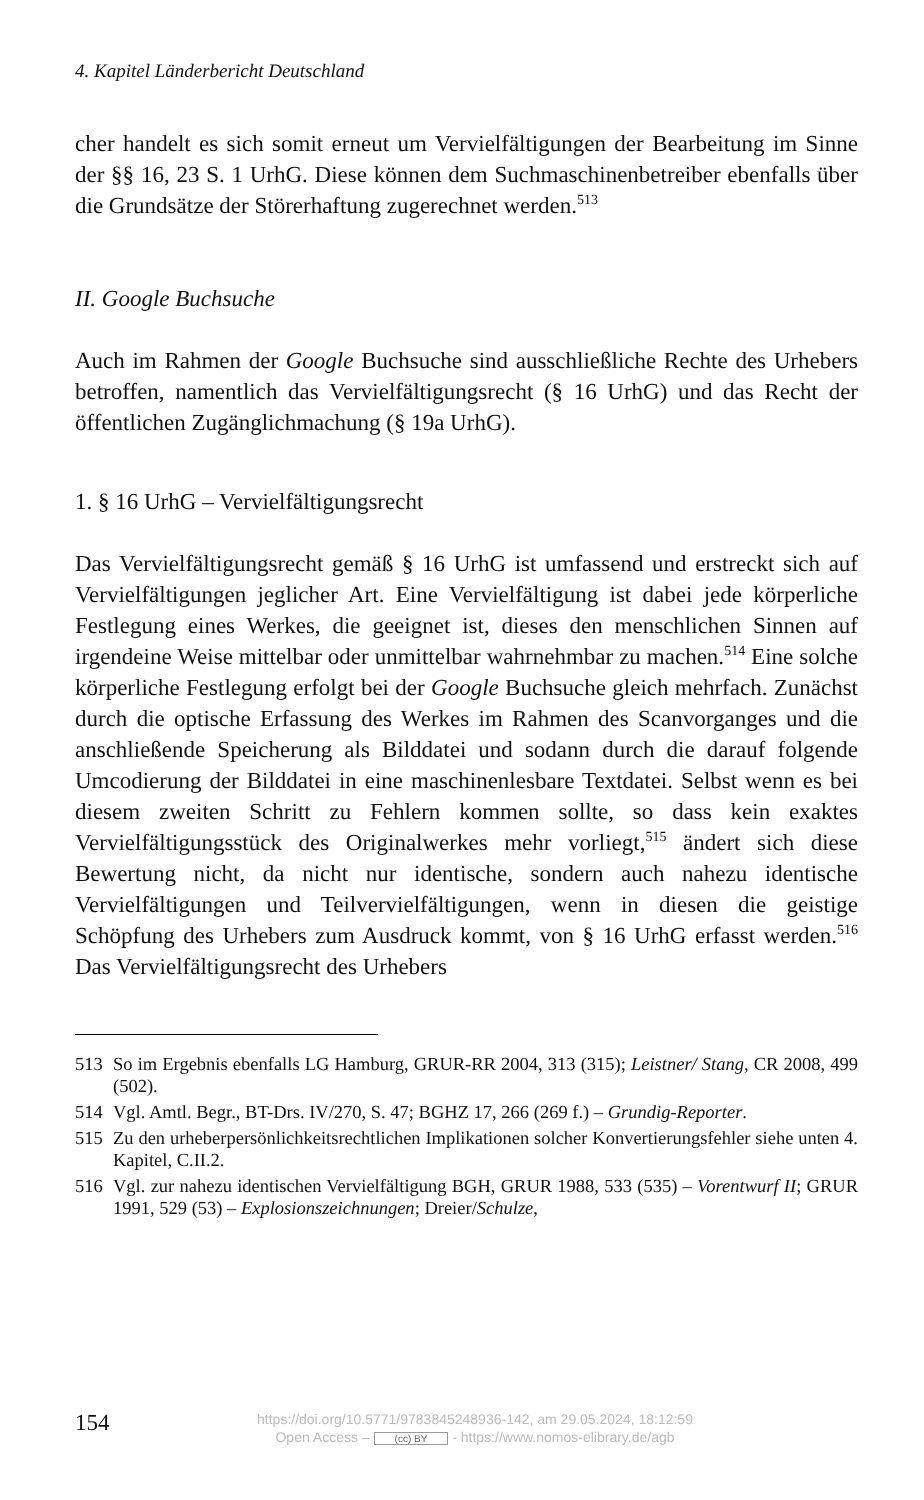4. Kapitel Länderbericht Deutschland
cher handelt es sich somit erneut um Vervielfältigungen der Bearbeitung im Sinne der §§ 16, 23 S. 1 UrhG. Diese können dem Suchmaschinenbetreiber ebenfalls über die Grundsätze der Störerhaftung zugerechnet werden.<sup>513</sup>
II. Google Buchsuche
Auch im Rahmen der Google Buchsuche sind ausschließliche Rechte des Urhebers betroffen, namentlich das Vervielfältigungsrecht (§ 16 UrhG) und das Recht der öffentlichen Zugänglichmachung (§ 19a UrhG).
1. § 16 UrhG – Vervielfältigungsrecht
Das Vervielfältigungsrecht gemäß § 16 UrhG ist umfassend und erstreckt sich auf Vervielfältigungen jeglicher Art. Eine Vervielfältigung ist dabei jede körperliche Festlegung eines Werkes, die geeignet ist, dieses den menschlichen Sinnen auf irgendeine Weise mittelbar oder unmittelbar wahrnehmbar zu machen.<sup>514</sup> Eine solche körperliche Festlegung erfolgt bei der Google Buchsuche gleich mehrfach. Zunächst durch die optische Erfassung des Werkes im Rahmen des Scanvorganges und die anschließende Speicherung als Bilddatei und sodann durch die darauf folgende Umcodierung der Bilddatei in eine maschinenlesbare Textdatei. Selbst wenn es bei diesem zweiten Schritt zu Fehlern kommen sollte, so dass kein exaktes Vervielfältigungsstück des Originalwerkes mehr vorliegt,<sup>515</sup> ändert sich diese Bewertung nicht, da nicht nur identische, sondern auch nahezu identische Vervielfältigungen und Teilvervielfältigungen, wenn in diesen die geistige Schöpfung des Urhebers zum Ausdruck kommt, von § 16 UrhG erfasst werden.<sup>516</sup> Das Vervielfältigungsrecht des Urhebers
513 So im Ergebnis ebenfalls LG Hamburg, GRUR-RR 2004, 313 (315); Leistner/ Stang, CR 2008, 499 (502).
514 Vgl. Amtl. Begr., BT-Drs. IV/270, S. 47; BGHZ 17, 266 (269 f.) – Grundig-Reporter.
515 Zu den urheberpersönlichkeitsrechtlichen Implikationen solcher Konvertierungsfehler siehe unten 4. Kapitel, C.II.2.
516 Vgl. zur nahezu identischen Vervielfältigung BGH, GRUR 1988, 533 (535) – Vorentwurf II; GRUR 1991, 529 (53) – Explosionszeichnungen; Dreier/Schulze,
154
https://doi.org/10.5771/9783845248936-142, am 29.05.2024, 18:12:59
Open Access – (cc) BY - https://www.nomos-elibrary.de/agb